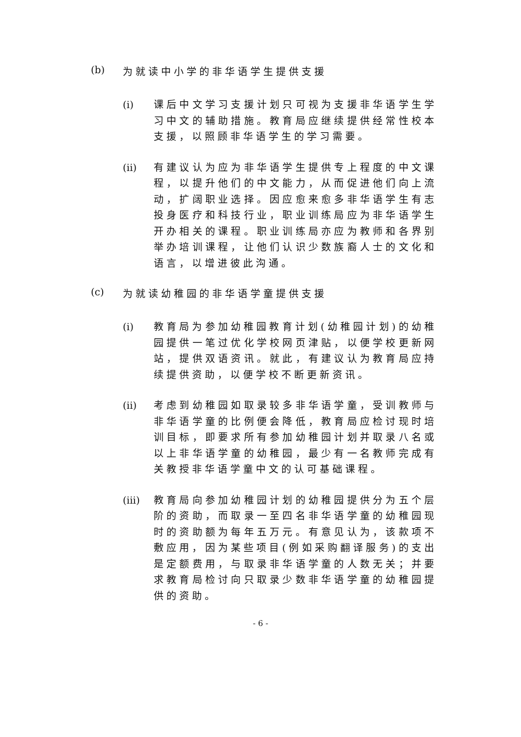(b) 为就读中小学的非华语学生提供支援
(i) 课后中文学习支援计划只可视为支援非华语学生学习中文的辅助措施。教育局应继续提供经常性校本支援，以照顾非华语学生的学习需要。
(ii) 有建议认为应为非华语学生提供专上程度的中文课程，以提升他们的中文能力，从而促进他们向上流动，扩阔职业选择。因应愈来愈多非华语学生有志投身医疗和科技行业，职业训练局应为非华语学生开办相关的课程。职业训练局亦应为教师和各界别举办培训课程，让他们认识少数族裔人士的文化和语言，以增进彼此沟通。
(c) 为就读幼稚园的非华语学童提供支援
(i) 教育局为参加幼稚园教育计划(幼稚园计划)的幼稚园提供一笔过优化学校网页津贴，以便学校更新网站，提供双语资讯。就此，有建议认为教育局应持续提供资助，以便学校不断更新资讯。
(ii) 考虑到幼稚园如取录较多非华语学童，受训教师与非华语学童的比例便会降低，教育局应检讨现时培训目标，即要求所有参加幼稚园计划并取录八名或以上非华语学童的幼稚园，最少有一名教师完成有关教授非华语学童中文的认可基础课程。
(iii) 教育局向参加幼稚园计划的幼稚园提供分为五个层阶的资助，而取录一至四名非华语学童的幼稚园现时的资助额为每年五万元。有意见认为，该款项不敷应用，因为某些项目(例如采购翻译服务)的支出是定额费用，与取录非华语学童的人数无关；并要求教育局检讨向只取录少数非华语学童的幼稚园提供的资助。
- 6 -